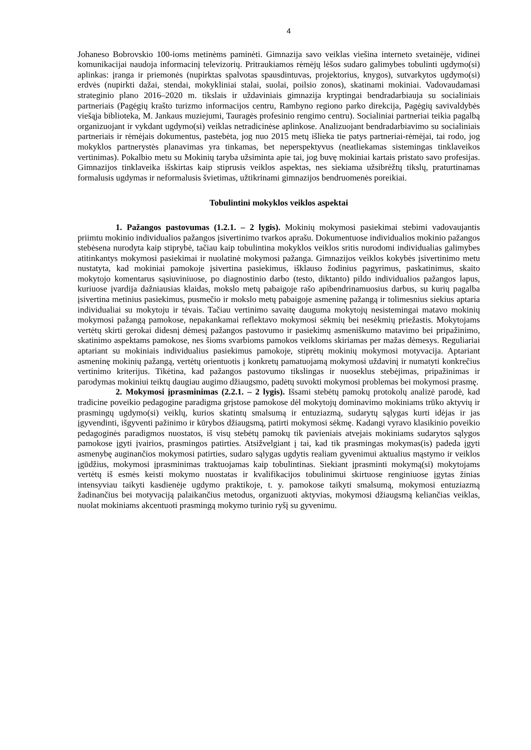4
Johaneso Bobrovskio 100-ioms metinėms paminėti. Gimnazija savo veiklas viešina interneto svetainėje, vidinei komunikacijai naudoja informacinį televizorių. Pritraukiamos rėmėjų lėšos sudaro galimybes tobulinti ugdymo(si) aplinkas: įranga ir priemonės (nupirktas spalvotas spausdintuvas, projektorius, knygos), sutvarkytos ugdymo(si) erdvės (nupirkti dažai, stendai, mokykliniai stalai, suolai, poilsio zonos), skatinami mokiniai. Vadovaudamasi strateginio plano 2016–2020 m. tikslais ir uždaviniais gimnazija kryptingai bendradarbiauja su socialiniais partneriais (Pagėgių krašto turizmo informacijos centru, Rambyno regiono parko direkcija, Pagėgių savivaldybės viešąja biblioteka, M. Jankaus muziejumi, Tauragės profesinio rengimo centru). Socialiniai partneriai teikia pagalbą organizuojant ir vykdant ugdymo(si) veiklas netradicinėse aplinkose. Analizuojant bendradarbiavimo su socialiniais partneriais ir rėmėjais dokumentus, pastebėta, jog nuo 2015 metų išlieka tie patys partneriai-rėmėjai, tai rodo, jog mokyklos partnerystės planavimas yra tinkamas, bet neperspektyvus (neatliekamas sistemingas tinklaveikos vertinimas). Pokalbio metu su Mokinių taryba užsiminta apie tai, jog buvę mokiniai kartais pristato savo profesijas. Gimnazijos tinklaveika išskirtas kaip stiprusis veiklos aspektas, nes siekiama užsibrėžtų tikslų, praturtinamas formalusis ugdymas ir neformalusis švietimas, užtikrinami gimnazijos bendruomenės poreikiai.
Tobulintini mokyklos veiklos aspektai
1. Pažangos pastovumas (1.2.1. – 2 lygis). Mokinių mokymosi pasiekimai stebimi vadovaujantis priimtu mokinio individualios pažangos įsivertinimo tvarkos aprašu. Dokumentuose individualios mokinio pažangos stebėsena nurodyta kaip stiprybė, tačiau kaip tobulintina mokyklos veiklos sritis nurodomi individualias galimybes atitinkantys mokymosi pasiekimai ir nuolatinė mokymosi pažanga. Gimnazijos veiklos kokybės įsivertinimo metu nustatyta, kad mokiniai pamokoje įsivertina pasiekimus, išklauso žodinius pagyrimus, paskatinimus, skaito mokytojo komentarus sąsiuviniuose, po diagnostinio darbo (testo, diktanto) pildo individualios pažangos lapus, kuriuose įvardija dažniausias klaidas, mokslo metų pabaigoje rašo apibendrinamuosius darbus, su kurių pagalba įsivertina metinius pasiekimus, pusmečio ir mokslo metų pabaigoje asmeninę pažangą ir tolimesnius siekius aptaria individualiai su mokytoju ir tėvais. Tačiau vertinimo savaitę dauguma mokytojų nesistemingai matavo mokinių mokymosi pažangą pamokose, nepakankamai reflektavo mokymosi sėkmių bei nesėkmių priežastis. Mokytojams vertėtų skirti gerokai didesnį dėmesį pažangos pastovumo ir pasiekimų asmeniškumo matavimo bei pripažinimo, skatinimo aspektams pamokose, nes šioms svarbioms pamokos veikloms skiriamas per mažas dėmesys. Reguliariai aptariant su mokiniais individualius pasiekimus pamokoje, stiprėtų mokinių mokymosi motyvacija. Aptariant asmeninę mokinių pažangą, vertėtų orientuotis į konkretų pamatuojamą mokymosi uždavinį ir numatyti konkrečius vertinimo kriterijus. Tikėtina, kad pažangos pastovumo tikslingas ir nuoseklus stebėjimas, pripažinimas ir parodymas mokiniui teiktų daugiau augimo džiaugsmo, padėtų suvokti mokymosi problemas bei mokymosi prasmę.
2. Mokymosi įprasminimas (2.2.1. – 2 lygis). Išsami stebėtų pamokų protokolų analizė parodė, kad tradicine poveikio pedagogine paradigma grįstose pamokose dėl mokytojų dominavimo mokiniams trūko aktyvių ir prasmingų ugdymo(si) veiklų, kurios skatintų smalsumą ir entuziazmą, sudarytų sąlygas kurti idėjas ir jas įgyvendinti, išgyventi pažinimo ir kūrybos džiaugsmą, patirti mokymosi sėkmę. Kadangi vyravo klasikinio poveikio pedagoginės paradigmos nuostatos, iš visų stebėtų pamokų tik pavieniais atvejais mokiniams sudarytos sąlygos pamokose įgyti įvairios, prasmingos patirties. Atsižvelgiant į tai, kad tik prasmingas mokymas(is) padeda įgyti asmenybę auginančios mokymosi patirties, sudaro sąlygas ugdytis realiam gyvenimui aktualius mąstymo ir veiklos įgūdžius, mokymosi įprasminimas traktuojamas kaip tobulintinas. Siekiant įprasminti mokymą(si) mokytojams vertėtų iš esmės keisti mokymo nuostatas ir kvalifikacijos tobulinimui skirtuose renginiuose įgytas žinias intensyviau taikyti kasdienėje ugdymo praktikoje, t. y. pamokose taikyti smalsumą, mokymosi entuziazmą žadinančius bei motyvaciją palaikančius metodus, organizuoti aktyvias, mokymosi džiaugsmą keliančias veiklas, nuolat mokiniams akcentuoti prasmingą mokymo turinio ryšį su gyvenimu.